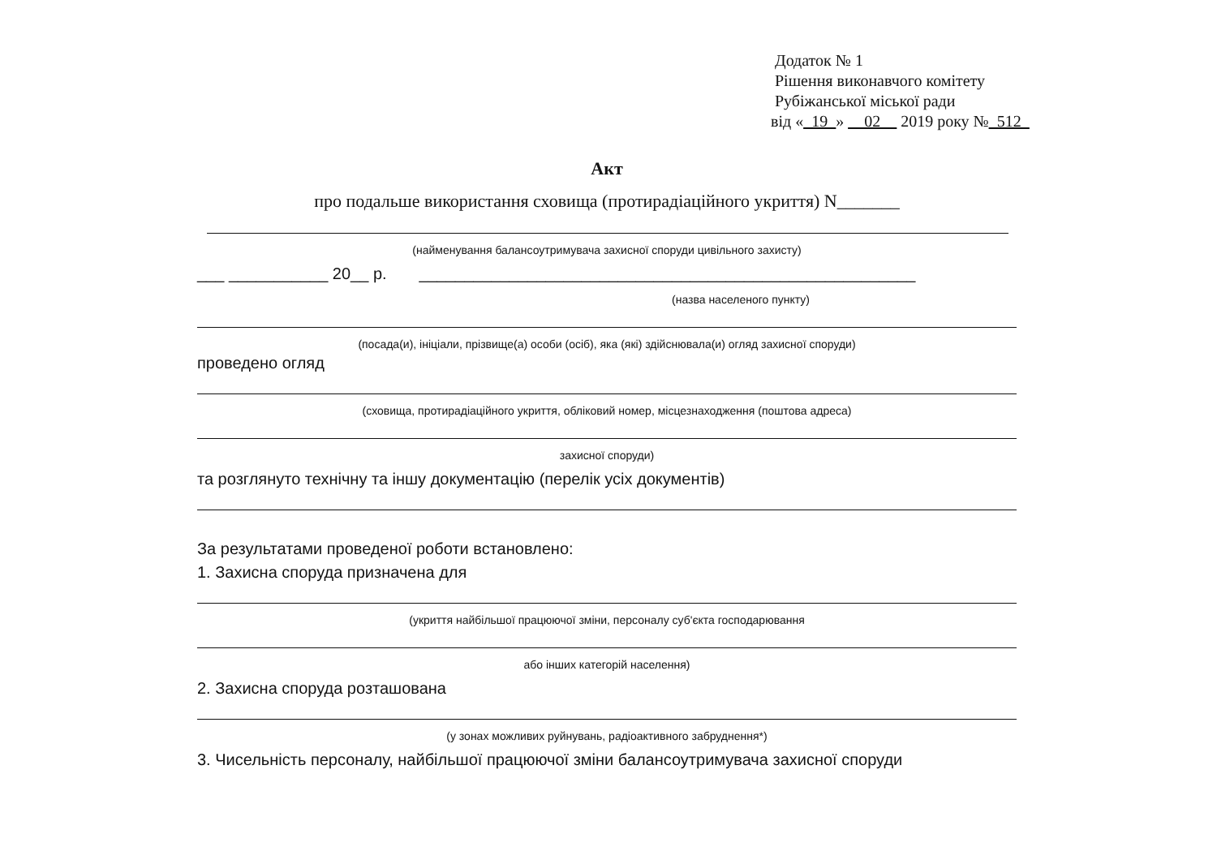Додаток № 1
Рішення виконавчого комітету
Рубіжанської міської ради
від «_19_» __02__ 2019 року №_512_
Акт
про подальше використання сховища (протирадіаційного укриття) N_______
(найменування балансоутримувача захисної споруди цивільного захисту)
___ ___________ 20__ р. _______________________________________________________
(назва населеного пункту)
(посада(и), ініціали, прізвище(а) особи (осіб), яка (які) здійснювала(и) огляд захисної споруди)
проведено огляд
(сховища, протирадіаційного укриття, обліковий номер, місцезнаходження (поштова адреса)
захисної споруди)
та розглянуто технічну та іншу документацію (перелік усіх документів)
За результатами проведеної роботи встановлено:
1. Захисна споруда призначена для
(укриття найбільшої працюючої зміни, персоналу суб'єкта господарювання
або інших категорій населення)
2. Захисна споруда розташована
(у зонах можливих руйнувань, радіоактивного забруднення*)
3. Чисельність персоналу, найбільшої працюючої зміни балансоутримувача захисної споруди